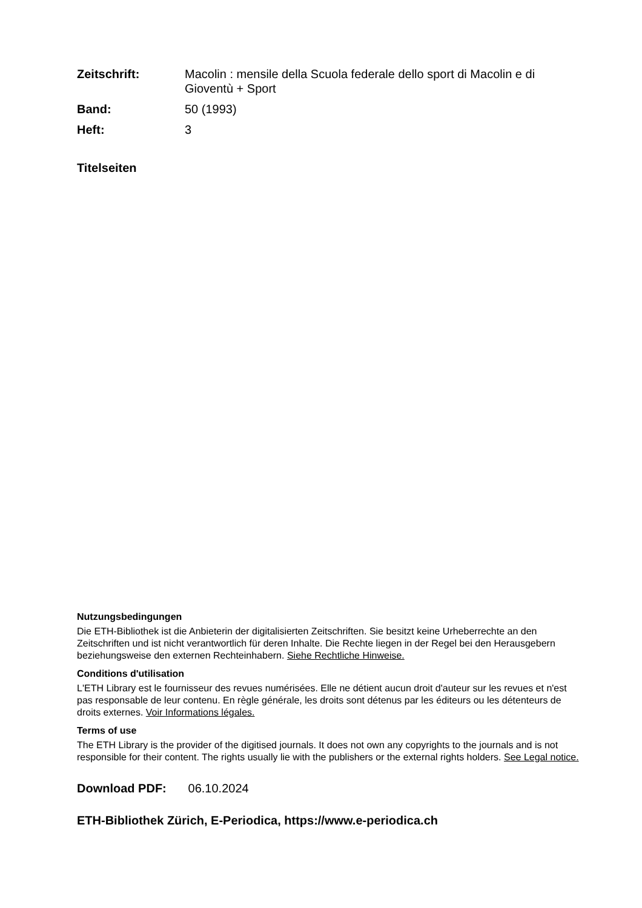Zeitschrift:
Macolin : mensile della Scuola federale dello sport di Macolin e di Gioventù + Sport
Band:
50 (1993)
Heft:
3
Titelseiten
Nutzungsbedingungen
Die ETH-Bibliothek ist die Anbieterin der digitalisierten Zeitschriften. Sie besitzt keine Urheberrechte an den Zeitschriften und ist nicht verantwortlich für deren Inhalte. Die Rechte liegen in der Regel bei den Herausgebern beziehungsweise den externen Rechteinhabern. Siehe Rechtliche Hinweise.
Conditions d'utilisation
L'ETH Library est le fournisseur des revues numérisées. Elle ne détient aucun droit d'auteur sur les revues et n'est pas responsable de leur contenu. En règle générale, les droits sont détenus par les éditeurs ou les détenteurs de droits externes. Voir Informations légales.
Terms of use
The ETH Library is the provider of the digitised journals. It does not own any copyrights to the journals and is not responsible for their content. The rights usually lie with the publishers or the external rights holders. See Legal notice.
Download PDF: 06.10.2024
ETH-Bibliothek Zürich, E-Periodica, https://www.e-periodica.ch